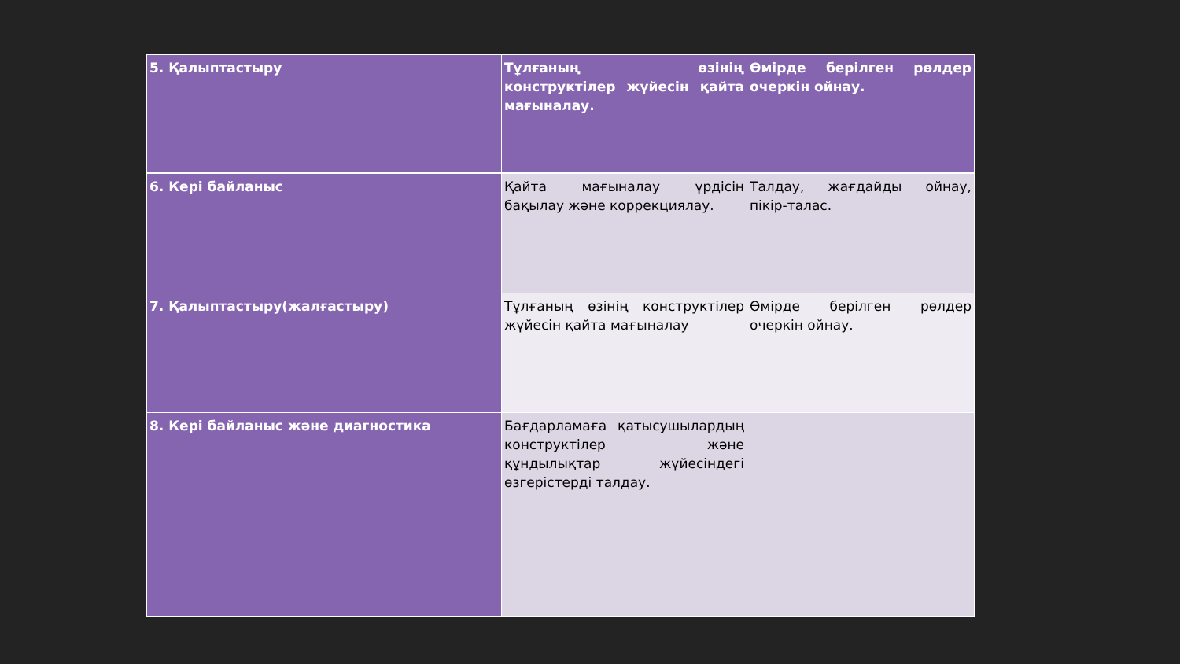| 5. Қалыптастыру | Тұлғаның өзінің конструктілер жүйесін қайта мағыналау. | Өмірде берілген рөлдер очеркін ойнау. |
| 6. Кері байланыс | Қайта мағыналау үрдісін бақылау және коррекциялау. | Талдау, жағдайды ойнау, пікір-талас. |
| 7. Қалыптастыру(жалғастыру) | Тұлғаның өзінің конструктілер жүйесін қайта мағыналау | Өмірде берілген рөлдер очеркін ойнау. |
| 8. Кері байланыс және диагностика | Бағдарламаға қатысушылардың конструктілер және құндылықтар жүйесіндегі өзгерістерді талдау. | |